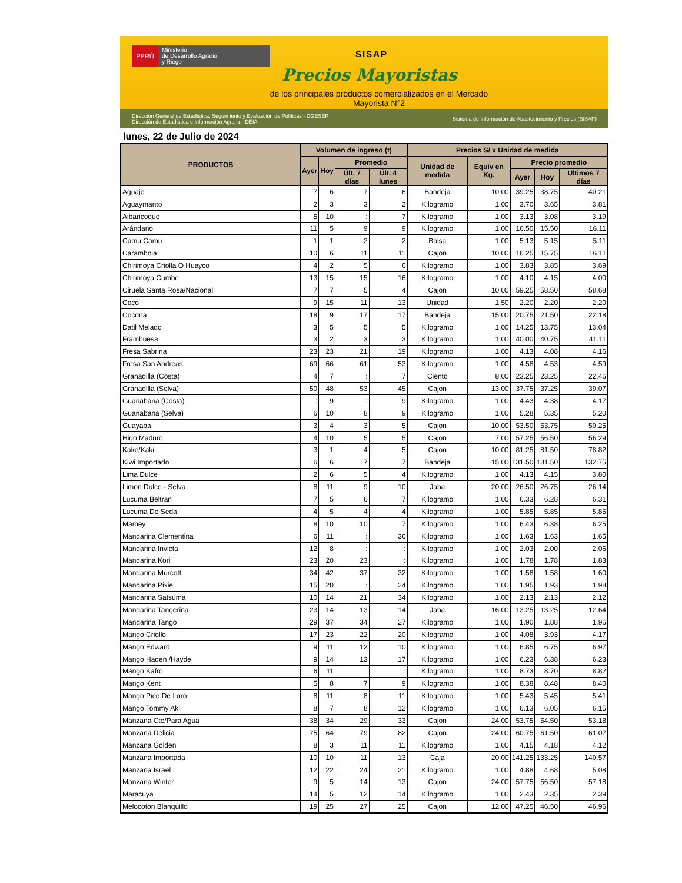PERÚ
Ministerio
de Desarrollo Agrario
y Riego
SISAP
Precios Mayoristas
de los principales productos comercializados en el Mercado Mayorista N°2
Dirección General de Estadística, Seguimiento y Evaluación de Políticas - DGESEP
Dirección de Estadística e Información Agraria - DEIA
Sistema de Información de Abastecimiento y Precios (SISAP)
lunes, 22 de Julio de 2024
| PRODUCTOS | Volumen de ingreso (t) | | | | Precios S/ x Unidad de medida | | | | |
| --- | --- | --- | --- | --- | --- | --- | --- | --- | --- |
| | Ayer | Hoy | Promedio | | Unidad de medida | Equiv en Kg. | Precio promedio | | |
| | | | Últ. 7 días | Últ. 4 lunes | | | Ayer | Hoy | Ultimos 7 días |
| Aguaje | 7 | 6 | 7 | 6 | Bandeja | 10.00 | 39.25 | 38.75 | 40.21 |
| Aguaymanto | 2 | 3 | 3 | 2 | Kilogramo | 1.00 | 3.70 | 3.65 | 3.81 |
| Albaricoque | 5 | 10 | : | 7 | Kilogramo | 1.00 | 3.13 | 3.08 | 3.19 |
| Arándano | 11 | 5 | 9 | 9 | Kilogramo | 1.00 | 16.50 | 15.50 | 16.11 |
| Camu Camu | 1 | 1 | 2 | 2 | Bolsa | 1.00 | 5.13 | 5.15 | 5.11 |
| Carambola | 10 | 6 | 11 | 11 | Cajon | 10.00 | 16.25 | 15.75 | 16.11 |
| Chirimoya Criolla O Huayco | 4 | 2 | 5 | 6 | Kilogramo | 1.00 | 3.83 | 3.85 | 3.69 |
| Chirimoya Cumbe | 13 | 15 | 15 | 16 | Kilogramo | 1.00 | 4.10 | 4.15 | 4.00 |
| Ciruela Santa Rosa/Nacional | 7 | 7 | 5 | 4 | Cajon | 10.00 | 59.25 | 58.50 | 58.68 |
| Coco | 9 | 15 | 11 | 13 | Unidad | 1.50 | 2.20 | 2.20 | 2.20 |
| Cocona | 18 | 9 | 17 | 17 | Bandeja | 15.00 | 20.75 | 21.50 | 22.18 |
| Datil Melado | 3 | 5 | 5 | 5 | Kilogramo | 1.00 | 14.25 | 13.75 | 13.04 |
| Frambuesa | 3 | 2 | 3 | 3 | Kilogramo | 1.00 | 40.00 | 40.75 | 41.11 |
| Fresa Sabrina | 23 | 23 | 21 | 19 | Kilogramo | 1.00 | 4.13 | 4.08 | 4.16 |
| Fresa San Andreas | 69 | 66 | 61 | 53 | Kilogramo | 1.00 | 4.58 | 4.53 | 4.59 |
| Granadilla (Costa) | 4 | 7 | : | 7 | Ciento | 8.00 | 23.25 | 23.25 | 22.46 |
| Granadilla (Selva) | 50 | 48 | 53 | 45 | Cajon | 13.00 | 37.75 | 37.25 | 39.07 |
| Guanabana (Costa) | : | 9 | : | 9 | Kilogramo | 1.00 | 4.43 | 4.38 | 4.17 |
| Guanabana (Selva) | 6 | 10 | 8 | 9 | Kilogramo | 1.00 | 5.28 | 5.35 | 5.20 |
| Guayaba | 3 | 4 | 3 | 5 | Cajon | 10.00 | 53.50 | 53.75 | 50.25 |
| Higo Maduro | 4 | 10 | 5 | 5 | Cajon | 7.00 | 57.25 | 56.50 | 56.29 |
| Kake/Kaki | 3 | 1 | 4 | 5 | Cajon | 10.00 | 81.25 | 81.50 | 78.82 |
| Kiwi Importado | 6 | 6 | 7 | 7 | Bandeja | 15.00 | 131.50 | 131.50 | 132.75 |
| Lima Dulce | 2 | 6 | 5 | 4 | Kilogramo | 1.00 | 4.13 | 4.15 | 3.80 |
| Limon Dulce - Selva | 8 | 11 | 9 | 10 | Jaba | 20.00 | 26.50 | 26.75 | 26.14 |
| Lucuma Beltran | 7 | 5 | 6 | 7 | Kilogramo | 1.00 | 6.33 | 6.28 | 6.31 |
| Lucuma De Seda | 4 | 5 | 4 | 4 | Kilogramo | 1.00 | 5.85 | 5.85 | 5.85 |
| Mamey | 8 | 10 | 10 | 7 | Kilogramo | 1.00 | 6.43 | 6.38 | 6.25 |
| Mandarina Clementina | 6 | 11 | : | 36 | Kilogramo | 1.00 | 1.63 | 1.63 | 1.65 |
| Mandarina Invicta | 12 | 8 | : | : | Kilogramo | 1.00 | 2.03 | 2.00 | 2.06 |
| Mandarina Kori | 23 | 20 | 23 | : | Kilogramo | 1.00 | 1.78 | 1.78 | 1.83 |
| Mandarina Murcott | 34 | 42 | 37 | 32 | Kilogramo | 1.00 | 1.58 | 1.58 | 1.60 |
| Mandarina Pixie | 15 | 20 | : | 24 | Kilogramo | 1.00 | 1.95 | 1.93 | 1.98 |
| Mandarina Satsuma | 10 | 14 | 21 | 34 | Kilogramo | 1.00 | 2.13 | 2.13 | 2.12 |
| Mandarina Tangerina | 23 | 14 | 13 | 14 | Jaba | 16.00 | 13.25 | 13.25 | 12.64 |
| Mandarina Tango | 29 | 37 | 34 | 27 | Kilogramo | 1.00 | 1.90 | 1.88 | 1.96 |
| Mango Criollo | 17 | 23 | 22 | 20 | Kilogramo | 1.00 | 4.08 | 3.93 | 4.17 |
| Mango Edward | 9 | 11 | 12 | 10 | Kilogramo | 1.00 | 6.85 | 6.75 | 6.97 |
| Mango Haden /Hayde | 9 | 14 | 13 | 17 | Kilogramo | 1.00 | 6.23 | 6.38 | 6.23 |
| Mango Kafro | 6 | 11 | : | : | Kilogramo | 1.00 | 8.73 | 8.70 | 8.82 |
| Mango Kent | 5 | 8 | 7 | 9 | Kilogramo | 1.00 | 8.38 | 8.48 | 8.40 |
| Mango Pico De Loro | 8 | 11 | 8 | 11 | Kilogramo | 1.00 | 5.43 | 5.45 | 5.41 |
| Mango Tommy Aki | 8 | 7 | 8 | 12 | Kilogramo | 1.00 | 6.13 | 6.05 | 6.15 |
| Manzana Cte/Para Agua | 38 | 34 | 29 | 33 | Cajon | 24.00 | 53.75 | 54.50 | 53.18 |
| Manzana Delicia | 75 | 64 | 79 | 82 | Cajon | 24.00 | 60.75 | 61.50 | 61.07 |
| Manzana Golden | 8 | 3 | 11 | 11 | Kilogramo | 1.00 | 4.15 | 4.18 | 4.12 |
| Manzana Importada | 10 | 10 | 11 | 13 | Caja | 20.00 | 141.25 | 133.25 | 140.57 |
| Manzana Israel | 12 | 22 | 24 | 21 | Kilogramo | 1.00 | 4.88 | 4.68 | 5.08 |
| Manzana Winter | 9 | 5 | 14 | 13 | Cajon | 24.00 | 57.75 | 56.50 | 57.18 |
| Maracuya | 14 | 5 | 12 | 14 | Kilogramo | 1.00 | 2.43 | 2.35 | 2.39 |
| Melocoton Blanquillo | 19 | 25 | 27 | 25 | Cajon | 12.00 | 47.25 | 46.50 | 46.96 |